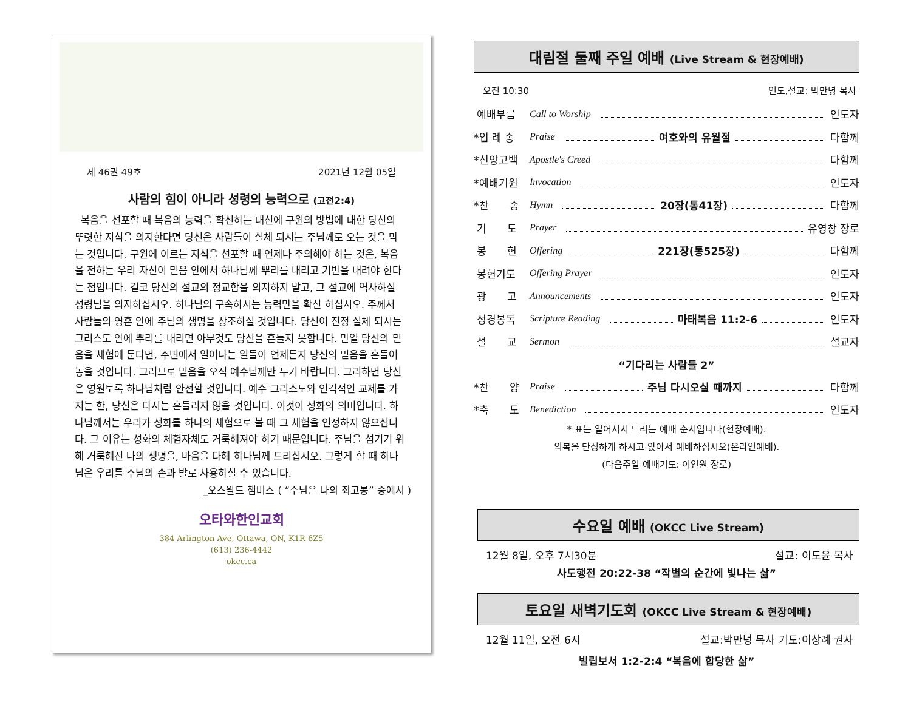제 46권 49호 2021년 12월 05일
사람의 힘이 아니라 성령의 능력으로 (고전2:4)
복음을 선포할 때 복음의 능력을 확신하는 대신에 구원의 방법에 대한 당신의 뚜렷한 지식을 의지한다면 당신은 사람들이 실체 되시는 주님께로 오는 것을 막는 것입니다. 구원에 이르는 지식을 선포할 때 언제나 주의해야 하는 것은, 복음을 전하는 우리 자신이 믿음 안에서 하나님께 뿌리를 내리고 기반을 내려야 한다는 점입니다. 결코 당신의 설교의 정교함을 의지하지 말고, 그 설교에 역사하실 성령님을 의지하십시오. 하나님의 구속하시는 능력만을 확신 하십시오. 주께서 사람들의 영혼 안에 주님의 생명을 창조하실 것입니다. 당신이 진정 실체 되시는 그리스도 안에 뿌리를 내리면 아무것도 당신을 흔들지 못합니다. 만일 당신의 믿음을 체험에 둔다면, 주변에서 일어나는 일들이 언제든지 당신의 믿음을 흔들어 놓을 것입니다. 그러므로 믿음을 오직 예수님께만 두기 바랍니다. 그리하면 당신은 영원토록 하나님처럼 안전할 것입니다. 예수 그리스도와 인격적인 교제를 가지는 한, 당신은 다시는 흔들리지 않을 것입니다. 이것이 성화의 의미입니다. 하나님께서는 우리가 성화를 하나의 체험으로 볼 때 그 체험을 인정하지 않으십니다. 그 이유는 성화의 체험자체도 거룩해져야 하기 때문입니다. 주님을 섬기기 위해 거룩해진 나의 생명을, 마음을 다해 하나님께 드리십시오. 그렇게 할 때 하나님은 우리를 주님의 손과 발로 사용하실 수 있습니다.
_오스왈드 챔버스 ( “주님은 나의 최고봉” 중에서 )
오타와한인교회
384 Arlington Ave, Ottawa, ON, K1R 6Z5
(613) 236-4442
okcc.ca
대림절 둘째 주일 예배 (Live Stream & 현장예배)
오전 10:30 인도,설교: 박만녕 목사
예배부름 Call to Worship 인도자
*입 례 송 Praise 여호와의 유월절 다함께
*신앙고백 Apostle's Creed 다함께
*예배기원 Invocation 인도자
*찬　　송 Hymn 20장(통41장) 다함께
기　　도 Prayer 유영창 장로
봉　　헌 Offering 221장(통525장) 다함께
봉헌기도 Offering Prayer 인도자
광　　고 Announcements 인도자
성경봉독 Scripture Reading 마태복음 11:2-6 인도자
설　　교 Sermon 설교자
“기다리는 사람들 2”
*찬　　양 Praise 주님 다시오실 때까지 다함께
*축　　도 Benediction 인도자
* 표는 일어서서 드리는 예배 순서입니다(현장예배).
의복을 단정하게 하시고 앉아서 예배하십시오(온라인예배).
(다음주일 예배기도: 이인원 장로)
수요일 예배 (OKCC Live Stream)
12월 8일, 오후 7시30분 설교: 이도윤 목사
사도행전 20:22-38 “작별의 순간에 빛나는 삶”
토요일 새벽기도회 (OKCC Live Stream & 현장예배)
12월 11일, 오전 6시 설교:박만녕 목사 기도:이상례 권사
빌립보서 1:2-2:4 “복음에 합당한 삶”